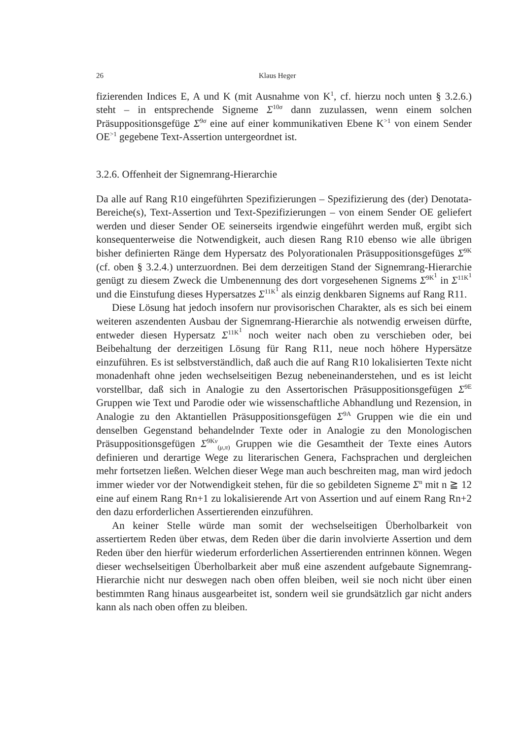26 Klaus Heger
fizierenden Indices E, A und K (mit Ausnahme von K<sup>1</sup>, cf. hierzu noch unten § 3.2.6.) steht – in entsprechende Signeme Σ<sup>10σ</sup> dann zuzulassen, wenn einem solchen Präsuppositionsgefüge Σ<sup>9σ</sup> eine auf einer kommunikativen Ebene K<sup>>1</sup> von einem Sender OE<sup>>1</sup> gegebene Text-Assertion untergeordnet ist.
3.2.6. Offenheit der Signemrang-Hierarchie
Da alle auf Rang R10 eingeführten Spezifizierungen – Spezifizierung des (der) Denotata-Bereiche(s), Text-Assertion und Text-Spezifizierungen – von einem Sender OE geliefert werden und dieser Sender OE seinerseits irgendwie eingeführt werden muß, ergibt sich konsequenterweise die Notwendigkeit, auch diesen Rang R10 ebenso wie alle übrigen bisher definierten Ränge dem Hypersatz des Polyorationalen Präsuppositionsgefüges Σ<sup>9K</sup> (cf. oben § 3.2.4.) unterzuordnen. Bei dem derzeitigen Stand der Signemrang-Hierarchie genügt zu diesem Zweck die Umbenennung des dort vorgesehenen Signems Σ<sup>9K<sup>1</sup></sup> in Σ<sup>11K<sup>1</sup></sup> und die Einstufung dieses Hypersatzes Σ<sup>11K<sup>1</sup></sup> als einzig denkbaren Signems auf Rang R11.
Diese Lösung hat jedoch insofern nur provisorischen Charakter, als es sich bei einem weiteren aszendenten Ausbau der Signemrang-Hierarchie als notwendig erweisen dürfte, entweder diesen Hypersatz Σ<sup>11K<sup>1</sup></sup> noch weiter nach oben zu verschieben oder, bei Beibehaltung der derzeitigen Lösung für Rang R11, neue noch höhere Hypersätze einzuführen. Es ist selbstverständlich, daß auch die auf Rang R10 lokalisierten Texte nicht monadenhaft ohne jeden wechselseitigen Bezug nebeneinanderstehen, und es ist leicht vorstellbar, daß sich in Analogie zu den Assertorischen Präsuppositionsgefügen Σ<sup>9E</sup> Gruppen wie Text und Parodie oder wie wissenschaftliche Abhandlung und Rezension, in Analogie zu den Aktantiellen Präsuppositionsgefügen Σ<sup>9A</sup> Gruppen wie die ein und denselben Gegenstand behandelnder Texte oder in Analogie zu den Monologischen Präsuppositionsgefügen Σ<sup>9Kν</sup><sub>(μ,π)</sub> Gruppen wie die Gesamtheit der Texte eines Autors definieren und derartige Wege zu literarischen Genera, Fachsprachen und dergleichen mehr fortsetzen ließen. Welchen dieser Wege man auch beschreiten mag, man wird jedoch immer wieder vor der Notwendigkeit stehen, für die so gebildeten Signeme Σ<sup>n</sup> mit n ≧ 12 eine auf einem Rang Rn+1 zu lokalisierende Art von Assertion und auf einem Rang Rn+2 den dazu erforderlichen Assertierenden einzuführen.
An keiner Stelle würde man somit der wechselseitigen Überholbarkeit von assertiertem Reden über etwas, dem Reden über die darin involvierte Assertion und dem Reden über den hierfür wiederum erforderlichen Assertierenden entrinnen können. Wegen dieser wechselseitigen Überholbarkeit aber muß eine aszendent aufgebaute Signemrang-Hierarchie nicht nur deswegen nach oben offen bleiben, weil sie noch nicht über einen bestimmten Rang hinaus ausgearbeitet ist, sondern weil sie grundsätzlich gar nicht anders kann als nach oben offen zu bleiben.